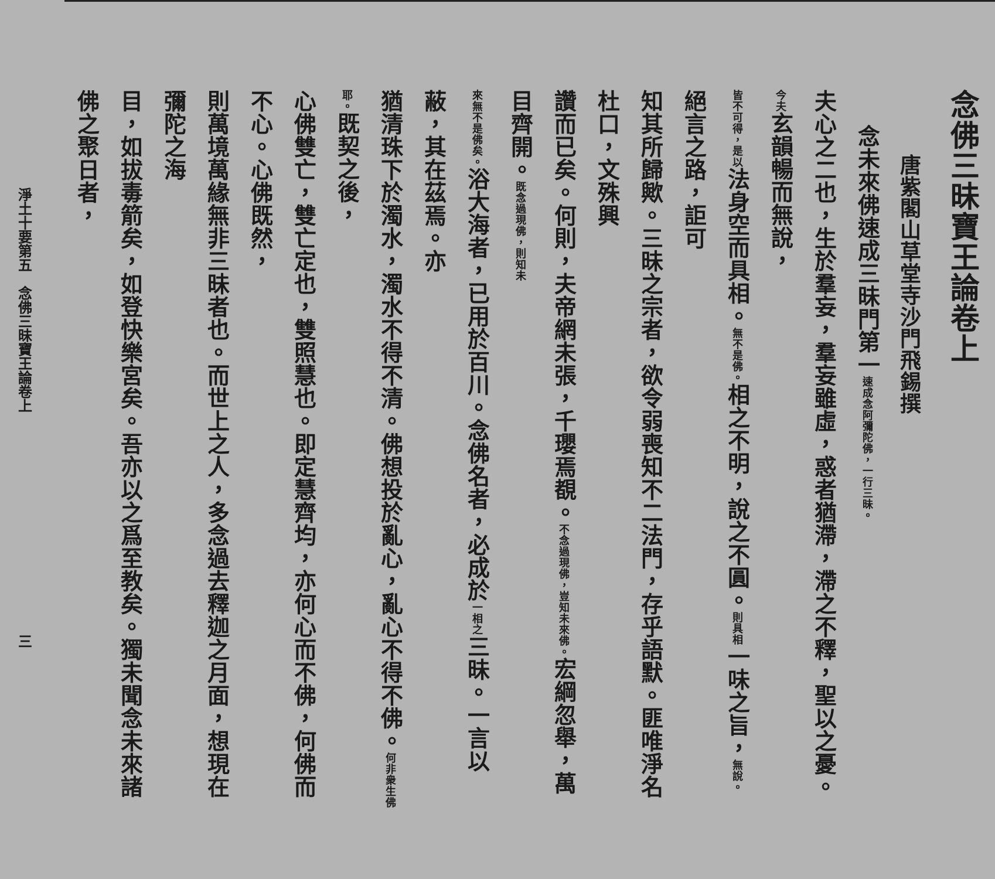念佛三昧寶王論卷上
唐紫閣山草堂寺沙門飛錫撰
念未來佛速成三昧門第一速成念阿彌陀佛，一行三昧。
夫心之二也，生於羣妄，羣妄雖虛，惑者猶滯，滯之不釋，聖以之憂。今夫玄韻暢而無說，
皆不可得，是以法身空而具相。無不是佛。相之不明，說之不圓。則具相一味之旨，無說。絕言之路，詎可
知其所歸歟。三昧之宗者，欲令弱喪知不二法門，存乎語默。匪唯淨名杜口，文殊興
讚而已矣。何則，夫帝網未張，千瓔焉覩。不念過現佛，豈知未來佛。宏綱忽舉，萬目齊開。既念過現佛，則知未
來無不是佛矣。浴大海者，已用於百川。念佛名者，必成於一相之三昧。一言以蔽，其在茲焉。亦
猶清珠下於濁水，濁水不得不清。佛想投於亂心，亂心不得不佛。何非衆生佛耶。既契之後，
心佛雙亡，雙亡定也，雙照慧也。即定慧齊均，亦何心而不佛，何佛而不心。心佛既然，
則萬境萬緣無非三昧者也。而世上之人，多念過去釋迦之月面，想現在彌陀之海
目，如拔毒箭矣，如登快樂宮矣。吾亦以之爲至教矣。獨未聞念未來諸佛之聚日者，
淨土十要第五　念佛三昧寶王論卷上 三